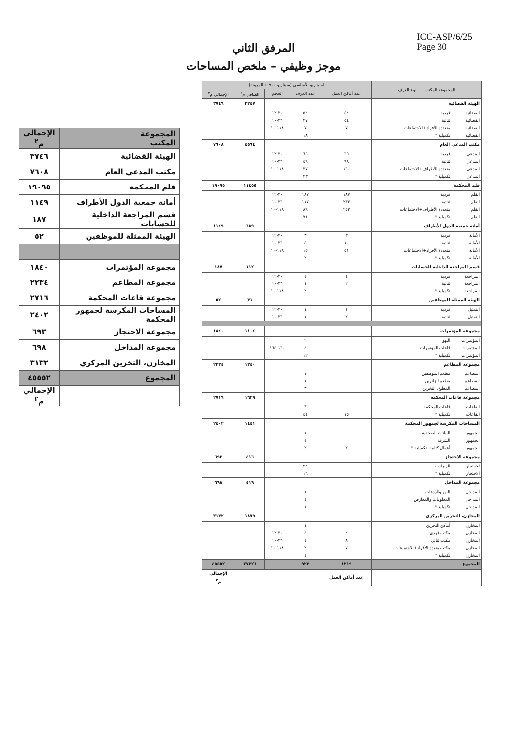ICC-ASP/6/25
Page 30
المرفق الثاني
موجز وظيفي – ملخص المساحات
| المجموعة المكتب | الإجمالي م<sup>٢</sup> |
| الهيئة القضائية | ٣٧٤٦ |
| مكتب المدعي العام | ٧٦٠٨ |
| قلم المحكمة | ١٩٠٩٥ |
| أمانة جمعية الدول الأطراف | ١١٤٩ |
| قسم المراجعة الداخلية للحسابات | ١٨٧ |
| الهيئة الممثلة للموظفين | ٥٢ |
| مجموعة المؤتمرات | ١٨٤٠ |
| مجموعة المطاعم | ٢٢٣٤ |
| مجموعة قاعات المحكمة | ٢٧١٦ |
| المساحات المكرسة لجمهور المحكمة | ٢٤٠٢ |
| مجموعة الاحتجاز | ٦٩٣ |
| مجموعة المداخل | ٦٩٨ |
| المخازن، التخزين المركزي | ٣١٣٢ |
| المجموع | ٤٥٥٥٢ |
| | الإجمالي م<sup>٢</sup> |
| المجموعة المكتب نوع الغرف | | السيناريو الأساسي (سيناريو ٩٠٠ + المرونة) | | | | |
| --- | --- | --- | --- | --- | --- | --- |
| | | عدد أماكن العمل | عدد الغرف | الحجم | الصافي م<sup>٢</sup> | الإجمالي م<sup>٢</sup> |
| الهيئة القضائية | | | | | ٢٢٤٧ | ٣٧٤٦ |
| القضائية | فردية | ٥٤ | ٥٤ | ٣٠-١٢ | | |
| القضائية | ثنائية | ٥٤ | ٢٧ | ٣٦-١٠ | | |
| القضائية | متعددة الأفراد+الاجتماعات | ٧ | ٧ | ١١٨-١٠ | | |
| القضائية | تكميلية * | | ١٨ | | | |
| مكتب المدعي العام | | | | | ٤٥٦٤ | ٧٦٠٨ |
| المدعي | فردية | ٦٥ | ٦٥ | ٣٠-١٢ | | |
| المدعي | ثنائية | ٩٨ | ٤٩ | ٣٦-١٠ | | |
| المدعي | متعددة الأطراف+الاجتماعات | ١٦٠ | ٣٧ | ١١٨-١٠ | | |
| المدعي | تكميلية * | | ٢٣ | | | |
| قلم المحكمة | | | | | ١١٤٥٥ | ١٩٠٩٥ |
| القلم | فردية | ١٨٧ | ١٨٧ | ٣٠-١٢ | | |
| القلم | ثنائية | ٢٣٣ | ١١٧ | ٣٦-١٠ | | |
| القلم | متعددة الأطراف+الاجتماعات | ٢٥٢ | ٨٩ | ١١٨-١٠ | | |
| القلم | تكميلية * | | ٧١ | | | |
| أمانة جمعية الدول الأطراف | | | | | ٦٨٩ | ١١٤٩ |
| الأمانة | فردية | ٣ | ٣ | ٣٠-١٢ | | |
| الأمانة | ثنائية | ١٠ | ٥ | ٣٦-١٠ | | |
| الأمانة | متعددة الأفراد+الاجتماعات | ٥١ | ١٥ | ١١٨-١٠ | | |
| الأمانة | تكميلية * | | ٢ | | | |
| قسم المراجعة الداخلية للحسابات | | | | | ١١٢ | ١٨٧ |
| المراجعة | فردية | ٤ | ٤ | ٣٠-١٢ | | |
| المراجعة | ثنائية | ٢ | ١ | ٣٦-١٠ | | |
| المراجعة | تكميلية * | | ٢ | ١١٨-١٠ | | |
| الهيئة الممثلة للموظفين | | | | | ٣١ | ٥٢ |
| التمثيل | فردية | ١ | ١ | ٣٠-١٢ | | |
| التمثيل | ثنائية | ٢ | ١ | ٣٦-١٠ | | |
| مجموعة المؤتمرات | | | | | ١١٠٤ | ١٨٤٠ |
| المؤتمرات | البهو | | ٢ | | | |
| المؤتمرات | قاعات المؤتمرات | | ٤ | ١٦٠-١٦٥ | | |
| المؤتمرات | تكميلية * | | ١٢ | | | |
| مجموعة المطاعم | | | | | ١٣٤٠ | ٢٢٣٤ |
| المطاعم | مطعم الموظفين | | ١ | | | |
| المطاعم | مطعم الزائرين | | ١ | | | |
| المطاعم | المطبخ، التخزين | | ٣ | | | |
| مجموعة قاعات المحكمة | | | | | ١٦٢٩ | ٢٧١٦ |
| القاعات | قاعات المحكمة | | ٣ | | | |
| القاعات | تكميلية * | ١٥ | ٤٤ | | | |
| المساحات المكرسة لجمهور المحكمة | | | | | ١٤٤١ | ٢٤٠٢ |
| الجمهور | البيانات الصحفية | | ١ | | | |
| الجمهور | الشرفة | | ٤ | | | |
| الجمهور | أعمال كتابية، تكميلية * | ٢ | ٢ | | | |
| مجموعة الاحتجاز | | | | | ٤١٦ | ٦٩٣ |
| الاحتجاز | الزنزانات | | ٢٤ | | | |
| الاحتجاز | تكميلية * | | ١٦ | | | |
| مجموعة المداخل | | | | | ٤١٩ | ٦٩٨ |
| المداخل | البهو والردهات | | ١ | | | |
| المداخل | المعلومات والمعارض | | ٤ | | | |
| المداخل | تكميلية * | | ١ | | | |
| المخازن، التخزين المركزي | | | | | ١٨٧٩ | ٣١٣٢ |
| المخازن | أماكن التخزين | | ١ | | | |
| المخازن | مكتب فردي | ٤ | ٤ | ٣٠-١٢ | | |
| المخازن | مكتب ثنائي | ٨ | ٤ | ٣٦-١٠ | | |
| المخازن | مكتب متعدد الأفراد+الاجتماعات | ٧ | ٢ | ١١٨-١٠ | | |
| المخازن | تكميلية * | | ٤ | | | |
| المجموع | | ١٢١٩ | ٩٢٣ | | ٢٧٣٢٦ | ٤٥٥٥٢ |
| | | عدد أماكن العمل | | | | الإجمالي م<sup>٢</sup> |